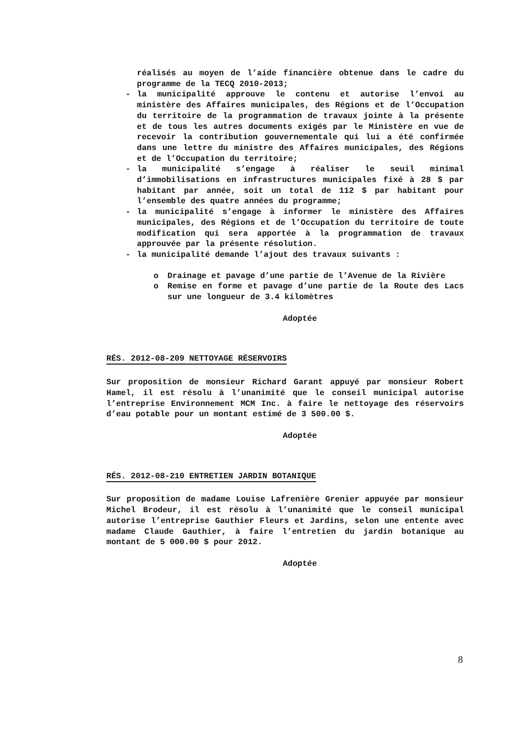réalisés au moyen de l’aide financière obtenue dans le cadre du programme de la TECQ 2010-2013;
- la municipalité approuve le contenu et autorise l’envoi au ministère des Affaires municipales, des Régions et de l’Occupation du territoire de la programmation de travaux jointe à la présente et de tous les autres documents exigés par le Ministère en vue de recevoir la contribution gouvernementale qui lui a été confirmée dans une lettre du ministre des Affaires municipales, des Régions et de l’Occupation du territoire;
- la municipalité s’engage à réaliser le seuil minimal d’immobilisations en infrastructures municipales fixé à 28 $ par habitant par année, soit un total de 112 $ par habitant pour l’ensemble des quatre années du programme;
- la municipalité s’engage à informer le ministère des Affaires municipales, des Régions et de l’Occupation du territoire de toute modification qui sera apportée à la programmation de travaux approuvée par la présente résolution.
- la municipalité demande l’ajout des travaux suivants :
o Drainage et pavage d’une partie de l’Avenue de la Rivière
o Remise en forme et pavage d’une partie de la Route des Lacs sur une longueur de 3.4 kilomètres
Adoptée
RÉS. 2012-08-209 NETTOYAGE RÉSERVOIRS
Sur proposition de monsieur Richard Garant appuyé par monsieur Robert Hamel, il est résolu à l’unanimité que le conseil municipal autorise l’entreprise Environnement MCM Inc. à faire le nettoyage des réservoirs d’eau potable pour un montant estimé de 3 500.00 $.
Adoptée
RÉS. 2012-08-210 ENTRETIEN JARDIN BOTANIQUE
Sur proposition de madame Louise Lafrenière Grenier appuyée par monsieur Michel Brodeur, il est résolu à l’unanimité que le conseil municipal autorise l’entreprise Gauthier Fleurs et Jardins, selon une entente avec madame Claude Gauthier, à faire l’entretien du jardin botanique au montant de 5 000.00 $ pour 2012.
Adoptée
8